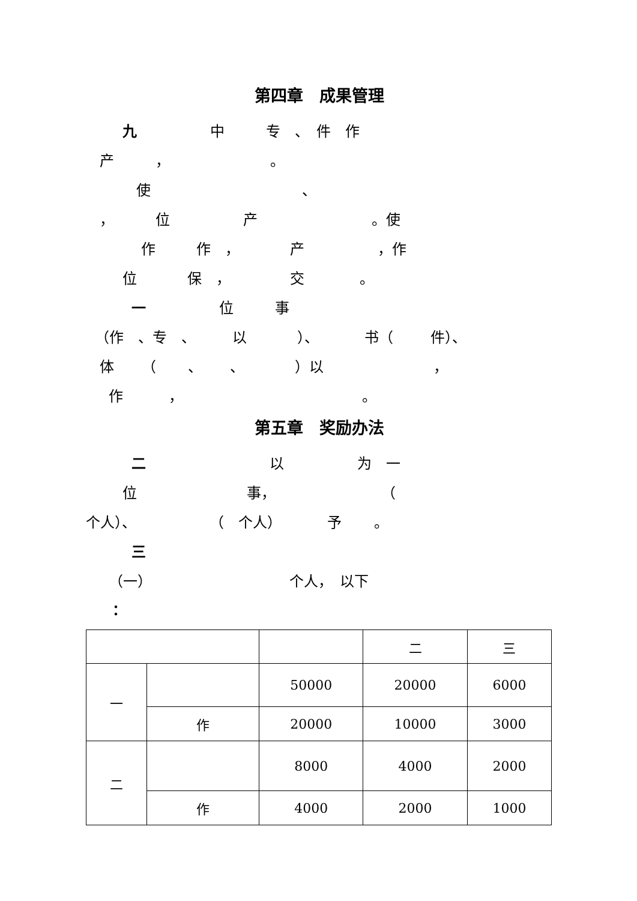第四章　成果管理
九 中 专　、　件　作
产 ， 。
使 、
， 位 产 。使
作 作　， 产 ，作
位 保　， 交 。
一 位 事
（作　、专　、 以 ）、 书（ 件）、
体 （ 、 、 ）以 ，
作 ， 。
第五章　奖励办法
二 以 为　一
位 事， （
个人）、 （　个人） 予 。
三
（一） 个人，　以下
：
| | | | 二 | 三 |
| 一 | | 50000 | 20000 | 6000 |
| | 作 | 20000 | 10000 | 3000 |
| 二 | | 8000 | 4000 | 2000 |
| | 作 | 4000 | 2000 | 1000 |